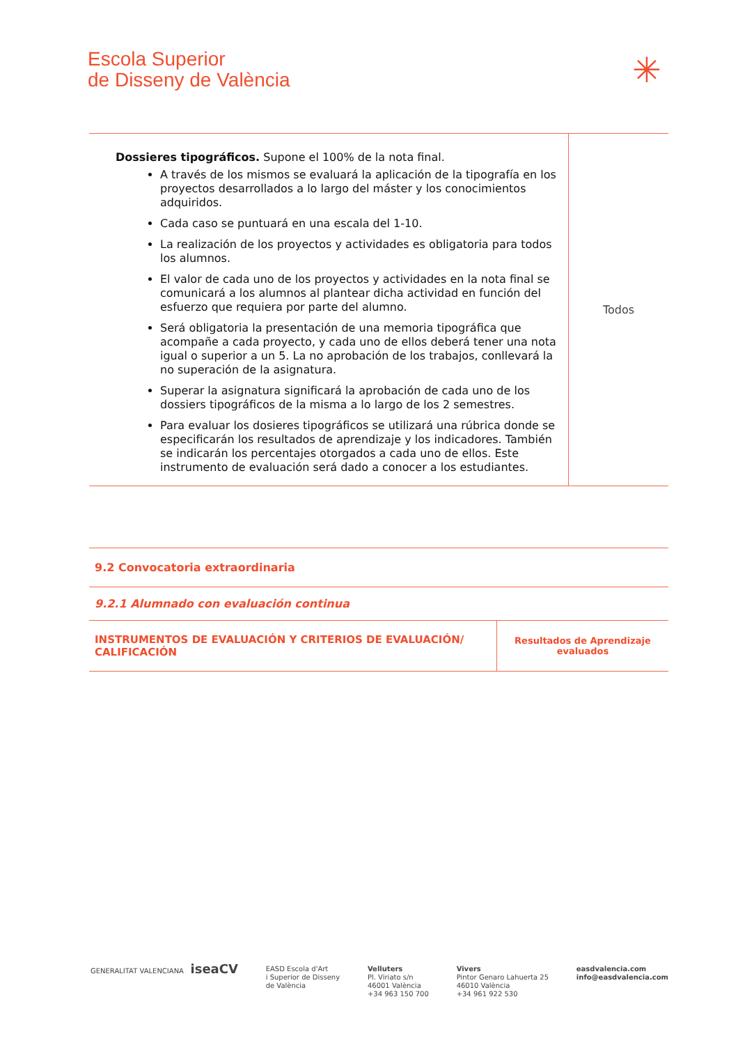Escola Superior
de Disseny de València
✳
| Dossieres tipográficos. Supone el 100% de la nota final. A través de los mismos se evaluará la aplicación de la tipografía en los proyectos desarrollados a lo largo del máster y los conocimientos adquiridos. Cada caso se puntuará en una escala del 1-10. La realización de los proyectos y actividades es obligatoria para todos los alumnos. El valor de cada uno de los proyectos y actividades en la nota final se comunicará a los alumnos al plantear dicha actividad en función del esfuerzo que requiera por parte del alumno. Será obligatoria la presentación de una memoria tipográfica que acompañe a cada proyecto, y cada uno de ellos deberá tener una nota igual o superior a un 5. La no aprobación de los trabajos, conllevará la no superación de la asignatura. Superar la asignatura significará la aprobación de cada uno de los dossiers tipográficos de la misma a lo largo de los 2 semestres. Para evaluar los dosieres tipográficos se utilizará una rúbrica donde se especificarán los resultados de aprendizaje y los indicadores. También se indicarán los percentajes otorgados a cada uno de ellos. Este instrumento de evaluación será dado a conocer a los estudiantes. | Todos |
| 9.2 Convocatoria extraordinaria | |
| 9.2.1 Alumnado con evaluación continua | |
| INSTRUMENTOS DE EVALUACIÓN Y CRITERIOS DE EVALUACIÓN/ CALIFICACIÓN | Resultados de Aprendizaje evaluados |
GENERALITAT VALENCIANA iseaCV
EASD Escola d'Art
i Superior de Disseny
de València
Velluters
Pl. Viriato s/n
46001 València
+34 963 150 700
Vivers
Pintor Genaro Lahuerta 25
46010 València
+34 961 922 530
easdvalencia.com
info@easdvalencia.com